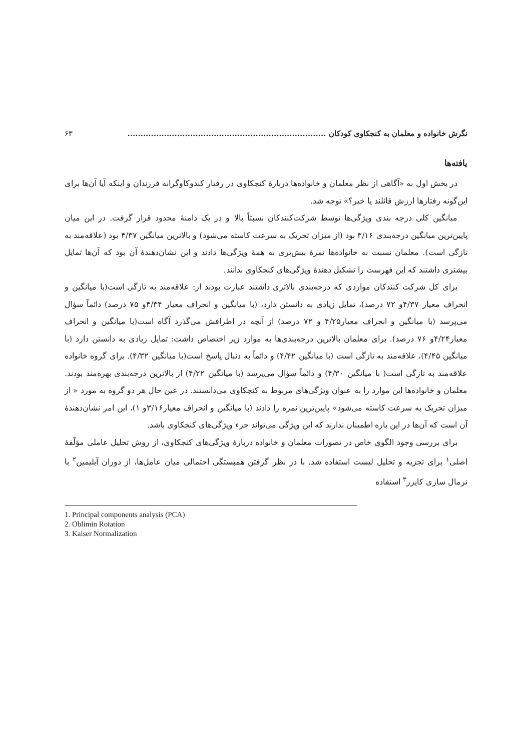نگرش خانواده و معلمان به کنجکاوی کودکان ............................................................................ ۶۳
یافته‌ها
در بخش اول به «آگاهی از نظر معلمان و خانواده‌ها دربارهٔ کنجکاوی در رفتار کندوکاوگرانه فرزندان و اینکه آیا آن‌ها برای این‌گونه رفتارها ارزش قائلند یا خیر؟» توجه شد.
میانگین کلی درجه بندی ویژگی‌ها توسط شرکت‌کنندکان نسبتاً بالا و در یک دامنهٔ محدود قرار گرفت. در این میان پایین‌ترین میانگین درجه‌بندی ۳/۱۶ بود (از میزان تحریک به سرعت کاسته می‌شود) و بالاترین میانگین ۴/۳۷ بود (علاقه‌مند به تازگی است). معلمان نسبت به خانواده‌ها نمرهٔ بیش‌تری به همهٔ ویژگی‌ها دادند و این نشان‌دهندهٔ آن بود که آن‌ها تمایل بیشتری داشتند که این فهرست را تشکیل دهندهٔ ویژگی‌های کنجکاوی بدانند.
برای کل شرکت کنندکان مواردی که درجه‌بندی بالاتری داشتند عبارت بودند از: علاقه‌مند به تازگی است(با میانگین و انحراف معیار ۴/۳۷و ۷۲ درصد)، تمایل زیادی به دانستن دارد، (با میانگین و انحراف معیار ۴/۳۴و ۷۵ درصد) دائماً سؤال می‌پرسد (با میانگین و انحراف معیار۴/۲۵ و ۷۲ درصد) از آنچه در اطرافش می‌گذرد آگاه است(با میانگین و انحراف معیار۴/۲۴و ۷۶ درصد). برای معلمان بالاترین درجه‌بندی‌ها به موارد زیر اختصاص داشت: تمایل زیادی به دانستن دارد (با میانگین ۴/۴۵)، علاقه‌مند به تازگی است (با میانگین ۴/۴۲) و دائماً به دنبال پاسخ است(با میانگین ۴/۳۲). برای گروه خانواده علاقه‌مند به تازگی است( با میانگین ۴/۳۰) و دائماً سؤال می‌پرسد (با میانگین ۴/۲۲) از بالاترین درجه‌بندی بهره‌مند بودند. معلمان و خانواده‌ها این موارد را به عنوان ویژگی‌های مربوط به کنجکاوی می‌دانستند. در عین حال هر دو گروه به مورد « از میزان تحریک به سرعت کاسته می‌شود» پایین‌ترین نمره را دادند (با میانگین و انحراف معیار۳/۱۶و ۱)، این امر نشان‌دهندهٔ آن است که آن‌ها در این باره اطمینان ندارند که این ویژگی می‌تواند جزء ویژگی‌های کنجکاوی باشد.
برای بررسی وجود الگوی خاص در تصورات معلمان و خانواده دربارهٔ ویژگی‌های کنجکاوی، از روش تحلیل عاملی مؤلّفهٔ اصلی<sup>۱</sup> برای تجزیه و تحلیل لیست استفاده شد. با در نظر گرفتن همبستگی احتمالی میان عامل‌ها، از دوران آبلیمین<sup>۲</sup> با نرمال سازی کایزر<sup>۳</sup> استفاده
1. Principal components analysis (PCA)
2. Oblimin Rotation
3. Kaiser Normalization